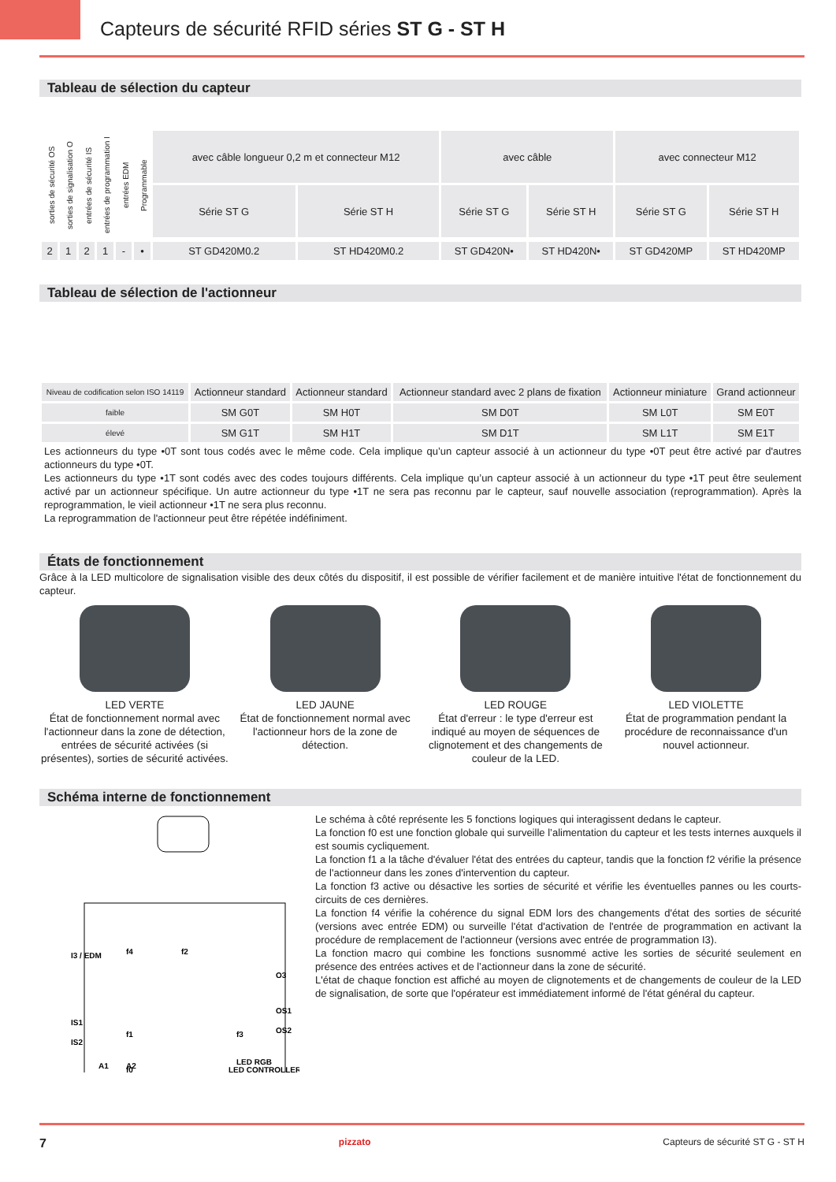Capteurs de sécurité RFID séries ST G - ST H
Tableau de sélection du capteur
| sorties de sécurité OS | sorties de signalisation O | entrées de sécurité IS | entrées de programmation I | entrées EDM | Programmable | avec câble longueur 0,2 m et connecteur M12 | | avec câble | | avec connecteur M12 | |
| | | | | | | Série ST G | Série ST H | Série ST G | Série ST H | Série ST G | Série ST H |
| 2 | 1 | 2 | 1 | - | • | ST GD420M0.2 | ST HD420M0.2 | ST GD420N• | ST HD420N• | ST GD420MP | ST HD420MP |
Tableau de sélection de l'actionneur
| Niveau de codification selon ISO 14119 | Actionneur standard | Actionneur standard | Actionneur standard avec 2 plans de fixation | Actionneur miniature | Grand actionneur |
| faible | SM G0T | SM H0T | SM D0T | SM L0T | SM E0T |
| élevé | SM G1T | SM H1T | SM D1T | SM L1T | SM E1T |
Les actionneurs du type •0T sont tous codés avec le même code. Cela implique qu’un capteur associé à un actionneur du type •0T peut être activé par d'autres actionneurs du type •0T.
Les actionneurs du type •1T sont codés avec des codes toujours différents. Cela implique qu’un capteur associé à un actionneur du type •1T peut être seulement activé par un actionneur spécifique. Un autre actionneur du type •1T ne sera pas reconnu par le capteur, sauf nouvelle association (reprogrammation). Après la reprogrammation, le vieil actionneur •1T ne sera plus reconnu.
La reprogrammation de l'actionneur peut être répétée indéfiniment.
États de fonctionnement
Grâce à la LED multicolore de signalisation visible des deux côtés du dispositif, il est possible de vérifier facilement et de manière intuitive l'état de fonctionnement du capteur.
LED VERTE
État de fonctionnement normal avec l'actionneur dans la zone de détection, entrées de sécurité activées (si présentes), sorties de sécurité activées.
LED JAUNE
État de fonctionnement normal avec l'actionneur hors de la zone de détection.
LED ROUGE
État d'erreur : le type d'erreur est indiqué au moyen de séquences de clignotement et des changements de couleur de la LED.
LED VIOLETTE
État de programmation pendant la procédure de reconnaissance d'un nouvel actionneur.
Schéma interne de fonctionnement
I3 / EDM
IS1
IS2
f4
f2
f1
f3
f0
O3
OS1
OS2
LED CONTROLLER
A1
A2
LED RGB
Le schéma à côté représente les 5 fonctions logiques qui interagissent dedans le capteur.
La fonction f0 est une fonction globale qui surveille l’alimentation du capteur et les tests internes auxquels il est soumis cycliquement.
La fonction f1 a la tâche d'évaluer l'état des entrées du capteur, tandis que la fonction f2 vérifie la présence de l'actionneur dans les zones d'intervention du capteur.
La fonction f3 active ou désactive les sorties de sécurité et vérifie les éventuelles pannes ou les courts-circuits de ces dernières.
La fonction f4 vérifie la cohérence du signal EDM lors des changements d'état des sorties de sécurité (versions avec entrée EDM) ou surveille l'état d'activation de l'entrée de programmation en activant la procédure de remplacement de l'actionneur (versions avec entrée de programmation I3).
La fonction macro qui combine les fonctions susnommé active les sorties de sécurité seulement en présence des entrées actives et de l’actionneur dans la zone de sécurité.
L'état de chaque fonction est affiché au moyen de clignotements et de changements de couleur de la LED de signalisation, de sorte que l'opérateur est immédiatement informé de l'état général du capteur.
7 pizzato Capteurs de sécurité ST G - ST H